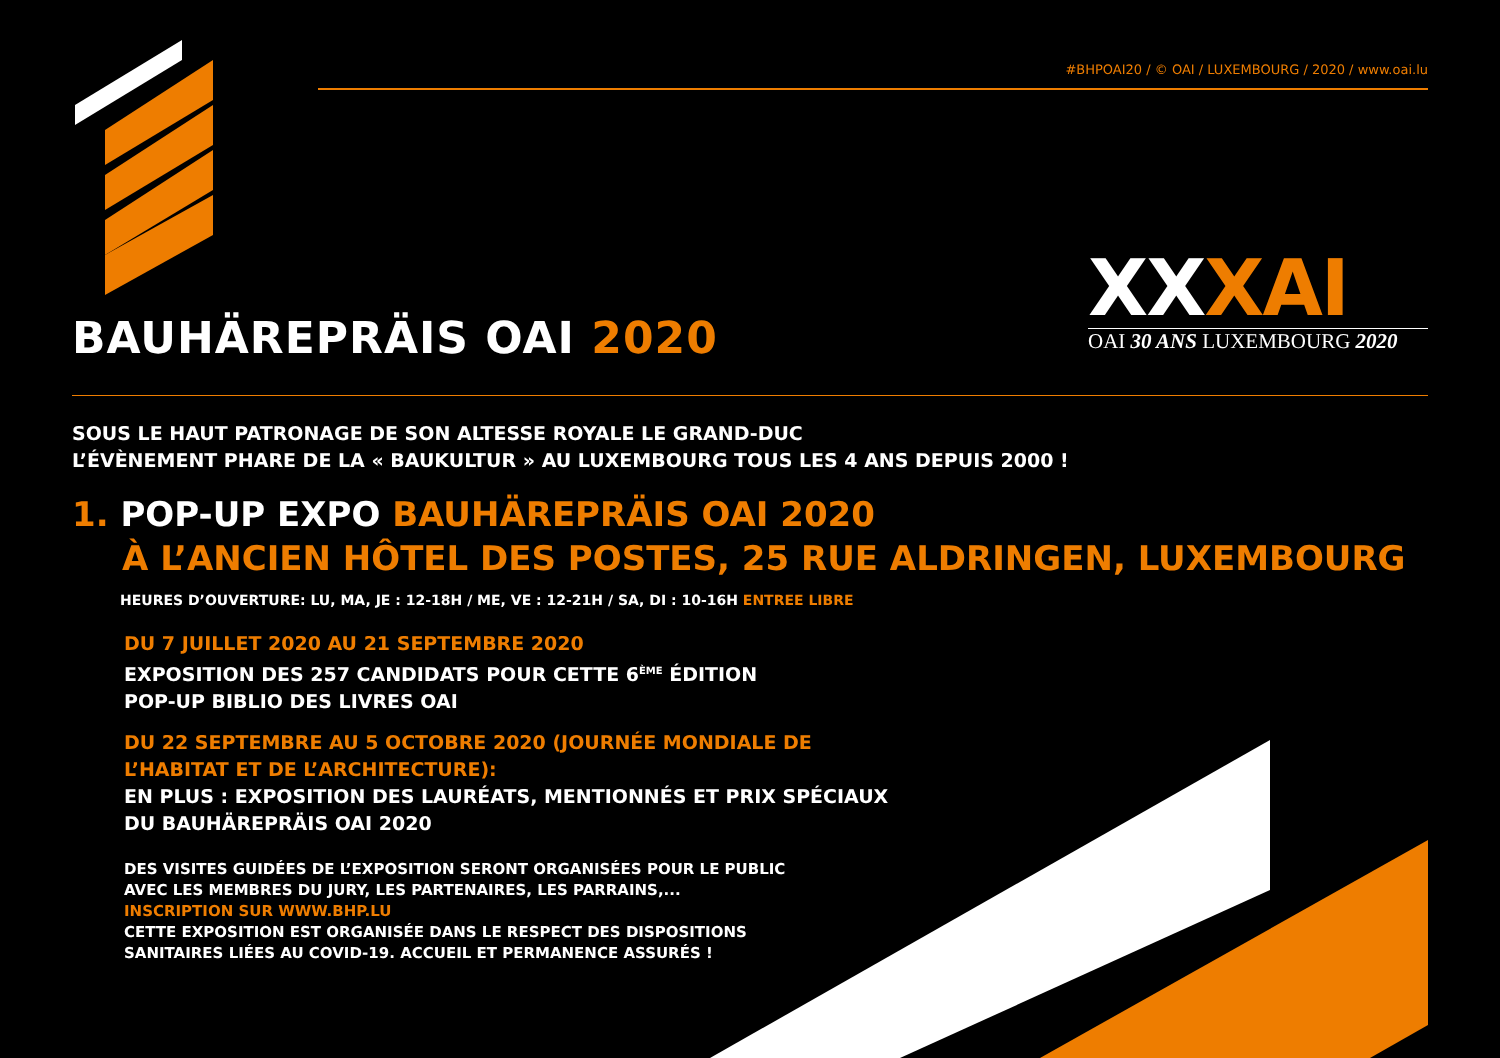#BHPOAI20 / © OAI / LUXEMBOURG / 2020 / www.oai.lu
BAUHÄREPRÄIS OAI 2020
XXXAI
OAI 30 ANS LUXEMBOURG 2020
SOUS LE HAUT PATRONAGE DE SON ALTESSE ROYALE LE GRAND-DUC
L’ÉVÈNEMENT PHARE DE LA « BAUKULTUR » AU LUXEMBOURG TOUS LES 4 ANS DEPUIS 2000 !
1. POP-UP EXPO BAUHÄREPRÄIS OAI 2020
À L’ANCIEN HÔTEL DES POSTES, 25 RUE ALDRINGEN, LUXEMBOURG
HEURES D’OUVERTURE: LU, MA, JE : 12-18H / ME, VE : 12-21H / SA, DI : 10-16H ENTREE LIBRE
DU 7 JUILLET 2020 AU 21 SEPTEMBRE 2020
EXPOSITION DES 257 CANDIDATS POUR CETTE 6<sup>ÈME</sup> ÉDITION
POP-UP BIBLIO DES LIVRES OAI
DU 22 SEPTEMBRE AU 5 OCTOBRE 2020 (JOURNÉE MONDIALE DE
L’HABITAT ET DE L’ARCHITECTURE):
EN PLUS : EXPOSITION DES LAURÉATS, MENTIONNÉS ET PRIX SPÉCIAUX
DU BAUHÄREPRÄIS OAI 2020
DES VISITES GUIDÉES DE L’EXPOSITION SERONT ORGANISÉES POUR LE PUBLIC
AVEC LES MEMBRES DU JURY, LES PARTENAIRES, LES PARRAINS,...
INSCRIPTION SUR WWW.BHP.LU
CETTE EXPOSITION EST ORGANISÉE DANS LE RESPECT DES DISPOSITIONS
SANITAIRES LIÉES AU COVID-19. ACCUEIL ET PERMANENCE ASSURÉS !